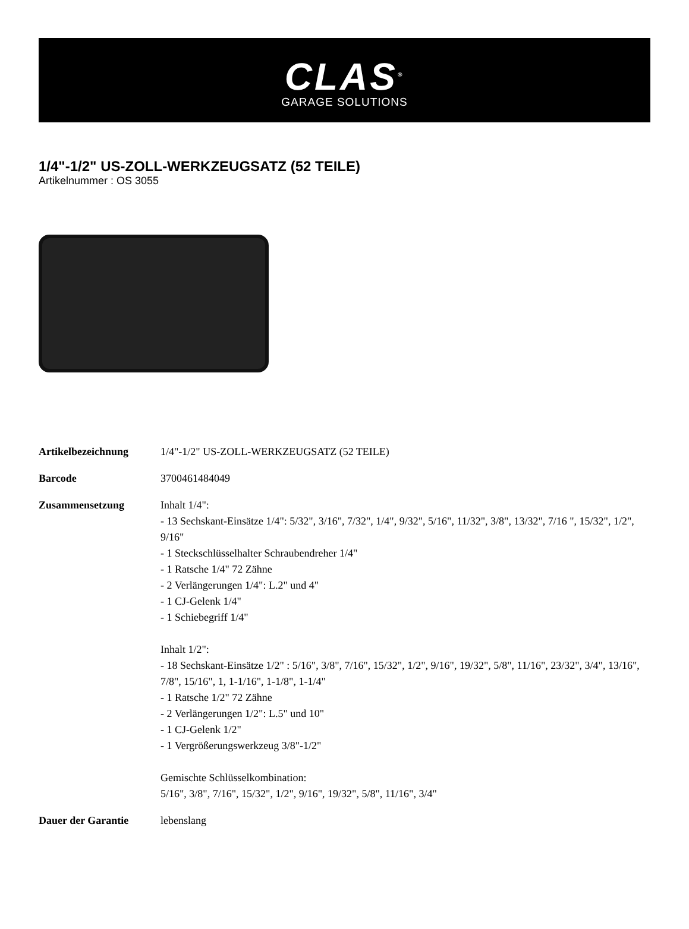CLAS<sup>®</sup>
GARAGE SOLUTIONS
1/4"-1/2" US-ZOLL-WERKZEUGSATZ (52 TEILE)
Artikelnummer : OS 3055
| Artikelbezeichnung | 1/4"-1/2" US-ZOLL-WERKZEUGSATZ (52 TEILE) |
| Barcode | 3700461484049 |
| Zusammensetzung | Inhalt 1/4": - 13 Sechskant-Einsätze 1/4": 5/32", 3/16", 7/32", 1/4", 9/32", 5/16", 11/32", 3/8", 13/32", 7/16 ", 15/32", 1/2", 9/16" - 1 Steckschlüsselhalter Schraubendreher 1/4" - 1 Ratsche 1/4" 72 Zähne - 2 Verlängerungen 1/4": L.2" und 4" - 1 CJ-Gelenk 1/4" - 1 Schiebegriff 1/4" Inhalt 1/2": - 18 Sechskant-Einsätze 1/2" : 5/16", 3/8", 7/16", 15/32", 1/2", 9/16", 19/32", 5/8", 11/16", 23/32", 3/4", 13/16", 7/8", 15/16", 1, 1-1/16", 1-1/8", 1-1/4" - 1 Ratsche 1/2" 72 Zähne - 2 Verlängerungen 1/2": L.5" und 10" - 1 CJ-Gelenk 1/2" - 1 Vergrößerungswerkzeug 3/8"-1/2" Gemischte Schlüsselkombination: 5/16", 3/8", 7/16", 15/32", 1/2", 9/16", 19/32", 5/8", 11/16", 3/4" |
| Dauer der Garantie | lebenslang |